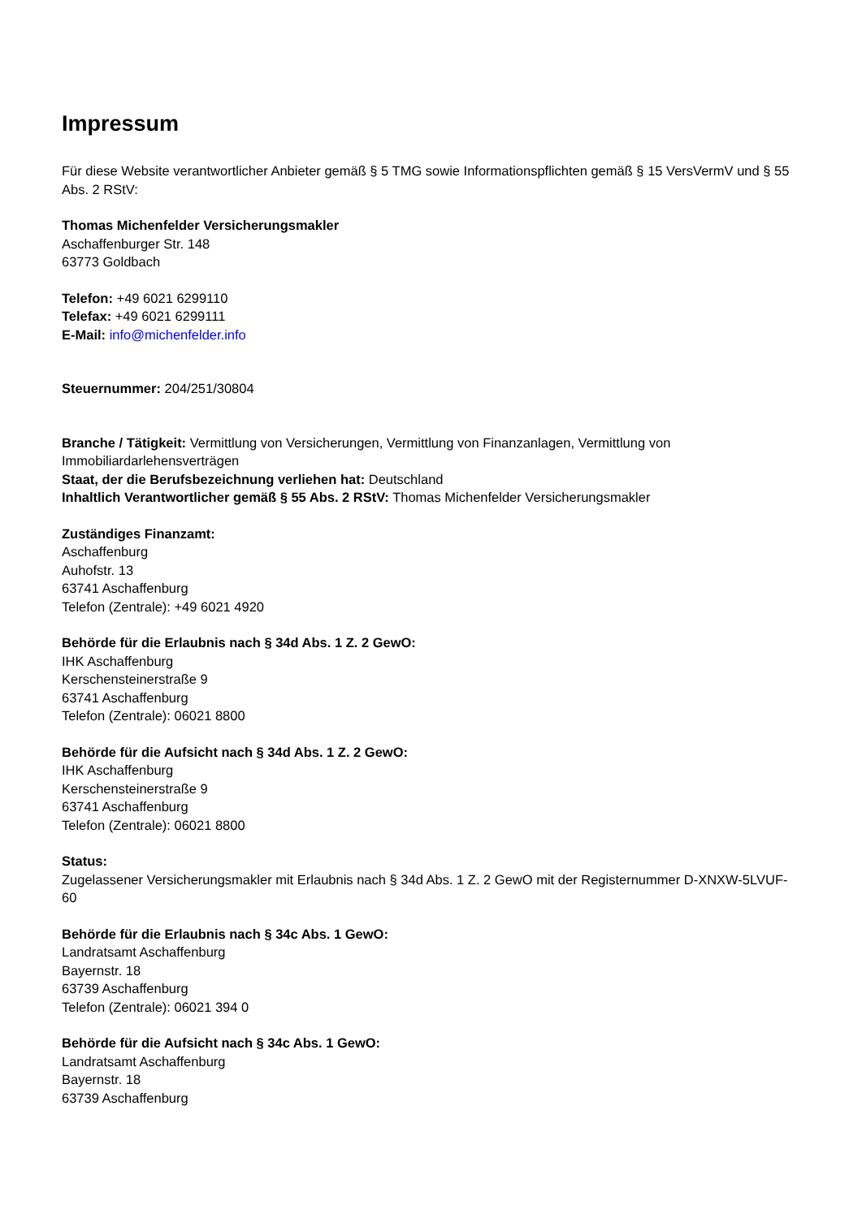Impressum
Für diese Website verantwortlicher Anbieter gemäß § 5 TMG sowie Informationspflichten gemäß § 15 VersVermV und § 55 Abs. 2 RStV:
Thomas Michenfelder Versicherungsmakler
Aschaffenburger Str. 148
63773 Goldbach
Telefon: +49 6021 6299110
Telefax: +49 6021 6299111
E-Mail: info@michenfelder.info
Steuernummer: 204/251/30804
Branche / Tätigkeit: Vermittlung von Versicherungen, Vermittlung von Finanzanlagen, Vermittlung von Immobiliardarlehensverträgen
Staat, der die Berufsbezeichnung verliehen hat: Deutschland
Inhaltlich Verantwortlicher gemäß § 55 Abs. 2 RStV: Thomas Michenfelder Versicherungsmakler
Zuständiges Finanzamt:
Aschaffenburg
Auhofstr. 13
63741 Aschaffenburg
Telefon (Zentrale): +49 6021 4920
Behörde für die Erlaubnis nach § 34d Abs. 1 Z. 2 GewO:
IHK Aschaffenburg
Kerschensteinerstraße 9
63741 Aschaffenburg
Telefon (Zentrale): 06021 8800
Behörde für die Aufsicht nach § 34d Abs. 1 Z. 2 GewO:
IHK Aschaffenburg
Kerschensteinerstraße 9
63741 Aschaffenburg
Telefon (Zentrale): 06021 8800
Status:
Zugelassener Versicherungsmakler mit Erlaubnis nach § 34d Abs. 1 Z. 2 GewO mit der Registernummer D-XNXW-5LVUF-60
Behörde für die Erlaubnis nach § 34c Abs. 1 GewO:
Landratsamt Aschaffenburg
Bayernstr. 18
63739 Aschaffenburg
Telefon (Zentrale): 06021 394 0
Behörde für die Aufsicht nach § 34c Abs. 1 GewO:
Landratsamt Aschaffenburg
Bayernstr. 18
63739 Aschaffenburg